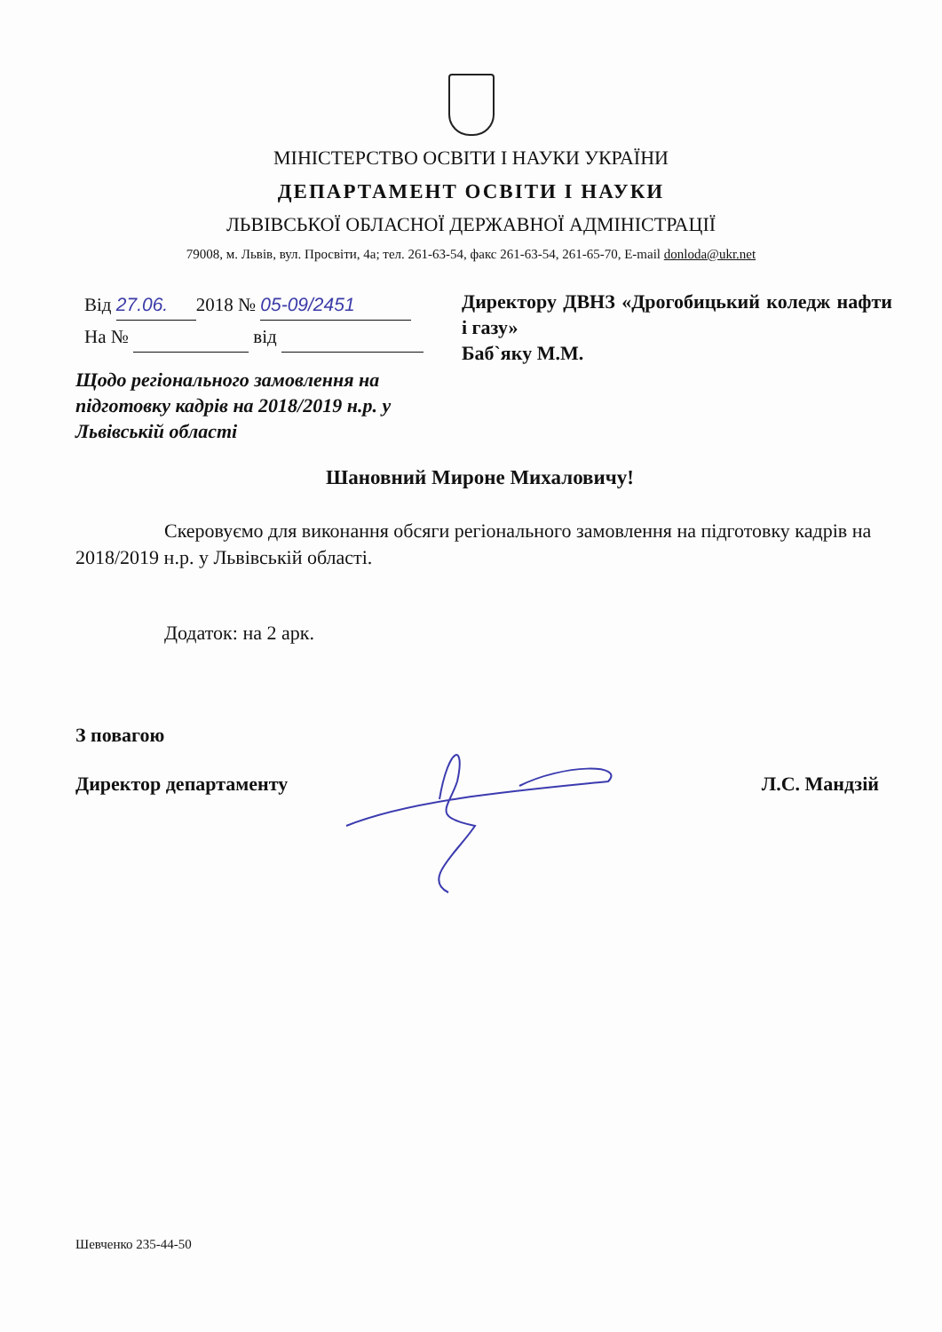МІНІСТЕРСТВО ОСВІТИ І НАУКИ УКРАЇНИ
ДЕПАРТАМЕНТ ОСВІТИ І НАУКИ
ЛЬВІВСЬКОЇ ОБЛАСНОЇ ДЕРЖАВНОЇ АДМІНІСТРАЦІЇ
79008, м. Львів, вул. Просвіти, 4а; тел. 261-63-54, факс 261-63-54, 261-65-70, E-mail donloda@ukr.net
Від 27.06. 2018 № 05-09/2451
На № від
Директору ДВНЗ «Дрогобицький коледж нафти і газу»
Баб`яку М.М.
Щодо регіонального замовлення на підготовку кадрів на 2018/2019 н.р. у Львівській області
Шановний Мироне Михаловичу!
Скеровуємо для виконання обсяги регіонального замовлення на підготовку кадрів на 2018/2019 н.р. у Львівській області.
Додаток: на 2 арк.
З повагою
Директор департаменту Л.С. Мандзій
Шевченко 235-44-50